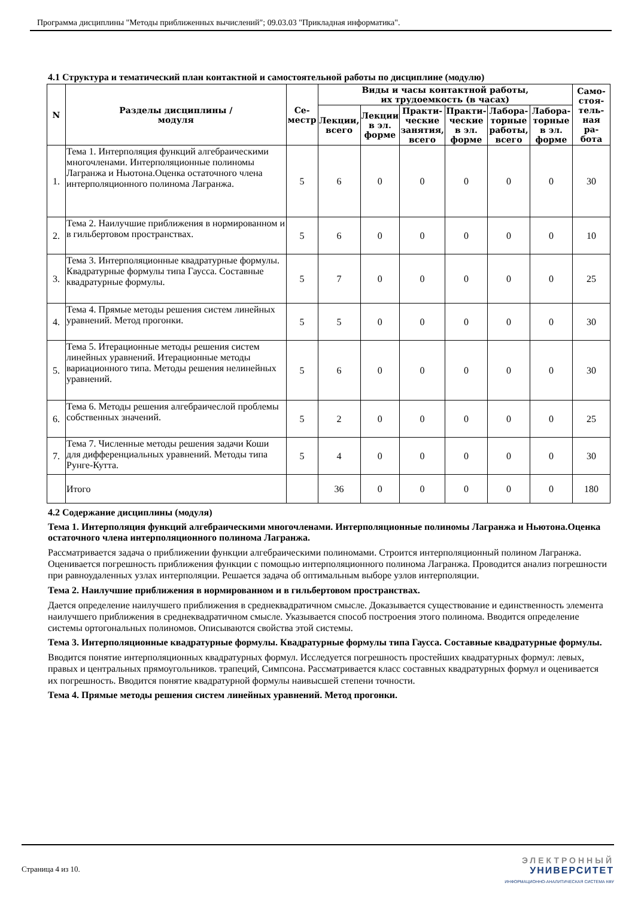Программа дисциплины "Методы приближенных вычислений"; 09.03.03 "Прикладная информатика".
4.1 Структура и тематический план контактной и самостоятельной работы по дисциплине (модулю)
| N | Разделы дисциплины / модуля | Се- местр | Виды и часы контактной работы, их трудоемкость (в часах) | | | | | | Само- стоя- тель- ная ра- бота |
| --- | --- | --- | --- | --- | --- | --- | --- | --- | --- |
| | | | Лекции, всего | Лекции в эл. форме | Практи- ческие занятия, всего | Практи- ческие в эл. форме | Лабора- торные работы, всего | Лабора- торные в эл. форме | |
| 1. | Тема 1. Интерполяция функций алгебраическими многочленами. Интерполяционные полиномы Лагранжа и Ньютона.Оценка остаточного члена интерполяционного полинома Лагранжа. | 5 | 6 | 0 | 0 | 0 | 0 | 0 | 30 |
| 2. | Тема 2. Наилучшие приближения в нормированном и в гильбертовом пространствах. | 5 | 6 | 0 | 0 | 0 | 0 | 0 | 10 |
| 3. | Тема 3. Интерполяционные квадратурные формулы. Квадратурные формулы типа Гаусса. Составные квадратурные формулы. | 5 | 7 | 0 | 0 | 0 | 0 | 0 | 25 |
| 4. | Тема 4. Прямые методы решения систем линейных уравнений. Метод прогонки. | 5 | 5 | 0 | 0 | 0 | 0 | 0 | 30 |
| 5. | Тема 5. Итерационные методы решения систем линейных уравнений. Итерационные методы вариационного типа. Методы решения нелинейных уравнений. | 5 | 6 | 0 | 0 | 0 | 0 | 0 | 30 |
| 6. | Тема 6. Методы решения алгебраичеслой проблемы собственных значений. | 5 | 2 | 0 | 0 | 0 | 0 | 0 | 25 |
| 7. | Тема 7. Численные методы решения задачи Коши для дифференциальных уравнений. Методы типа Рунге-Кутта. | 5 | 4 | 0 | 0 | 0 | 0 | 0 | 30 |
| | Итого | | 36 | 0 | 0 | 0 | 0 | 0 | 180 |
4.2 Содержание дисциплины (модуля)
Тема 1. Интерполяция функций алгебраическими многочленами. Интерполяционные полиномы Лагранжа и Ньютона.Оценка остаточного члена интерполяционного полинома Лагранжа.
Рассматривается задача о приближении функции алгебраическими полиномами. Строится интерполяционный полином Лагранжа. Оценивается погрешность приближения функции с помощью интерполяционного полинома Лагранжа. Проводится анализ погрешности при равноудаленных узлах интерполяции. Решается задача об оптимальным выборе узлов интерполяции.
Тема 2. Наилучшие приближения в нормированном и в гильбертовом пространствах.
Дается определение наилучшего приближения в среднеквадратичном смысле. Доказывается существование и единственность элемента наилучшего приближения в среднеквадратичном смысле. Указывается способ построения этого полинома. Вводится определение системы ортогональных полиномов. Описываются свойства этой системы.
Тема 3. Интерполяционные квадратурные формулы. Квадратурные формулы типа Гаусса. Составные квадратурные формулы.
Вводится понятие интерполяционных квадратурных формул. Исследуется погрешность простейших квадратурных формул: левых, правых и центральных прямоугольников. трапеций, Симпсона. Рассматривается класс составных квадратурных формул и оценивается их погрешность. Вводится понятие квадратурной формулы наивысшей степени точности.
Тема 4. Прямые методы решения систем линейных уравнений. Метод прогонки.
Страница 4 из 10.
ЭЛЕКТРОННЫЙ
УНИВЕРСИТЕТ
ИНФОРМАЦИОННО-АНАЛИТИЧЕСКАЯ СИСТЕМА КФУ